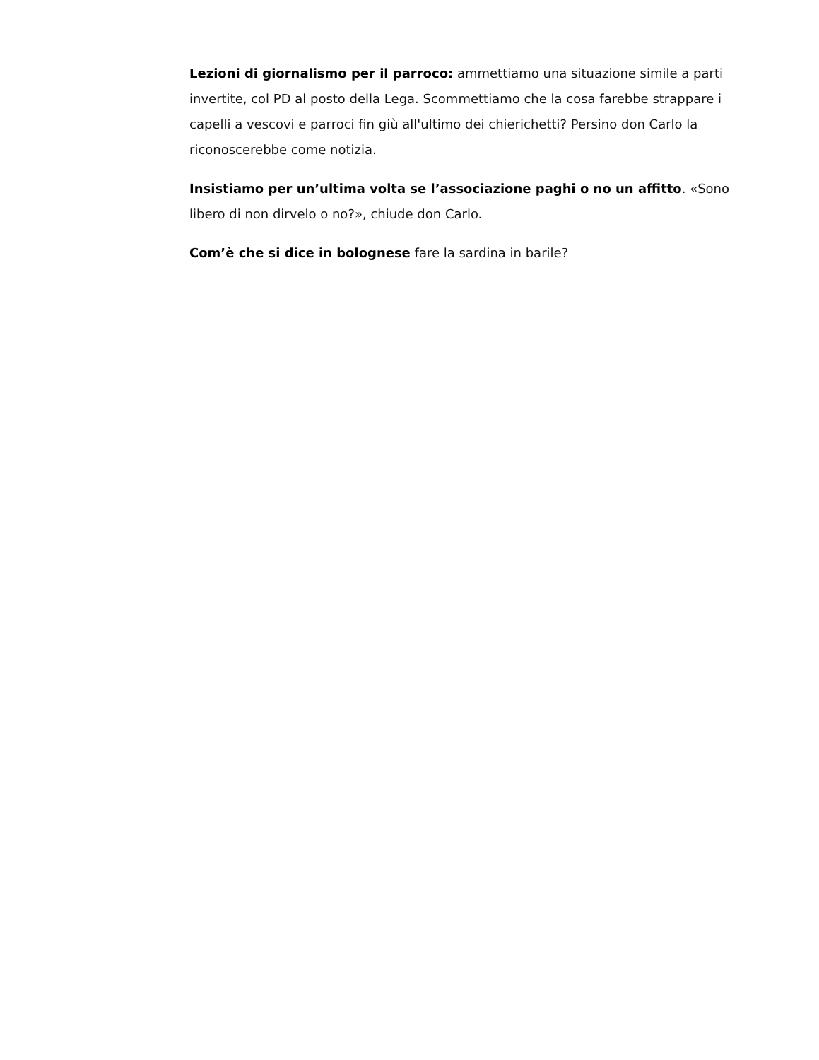Lezioni di giornalismo per il parroco: ammettiamo una situazione simile a parti invertite, col PD al posto della Lega. Scommettiamo che la cosa farebbe strappare i capelli a vescovi e parroci fin giù all'ultimo dei chierichetti? Persino don Carlo la riconoscerebbe come notizia.
Insistiamo per un’ultima volta se l’associazione paghi o no un affitto. «Sono libero di non dirvelo o no?», chiude don Carlo.
Com’è che si dice in bolognese fare la sardina in barile?